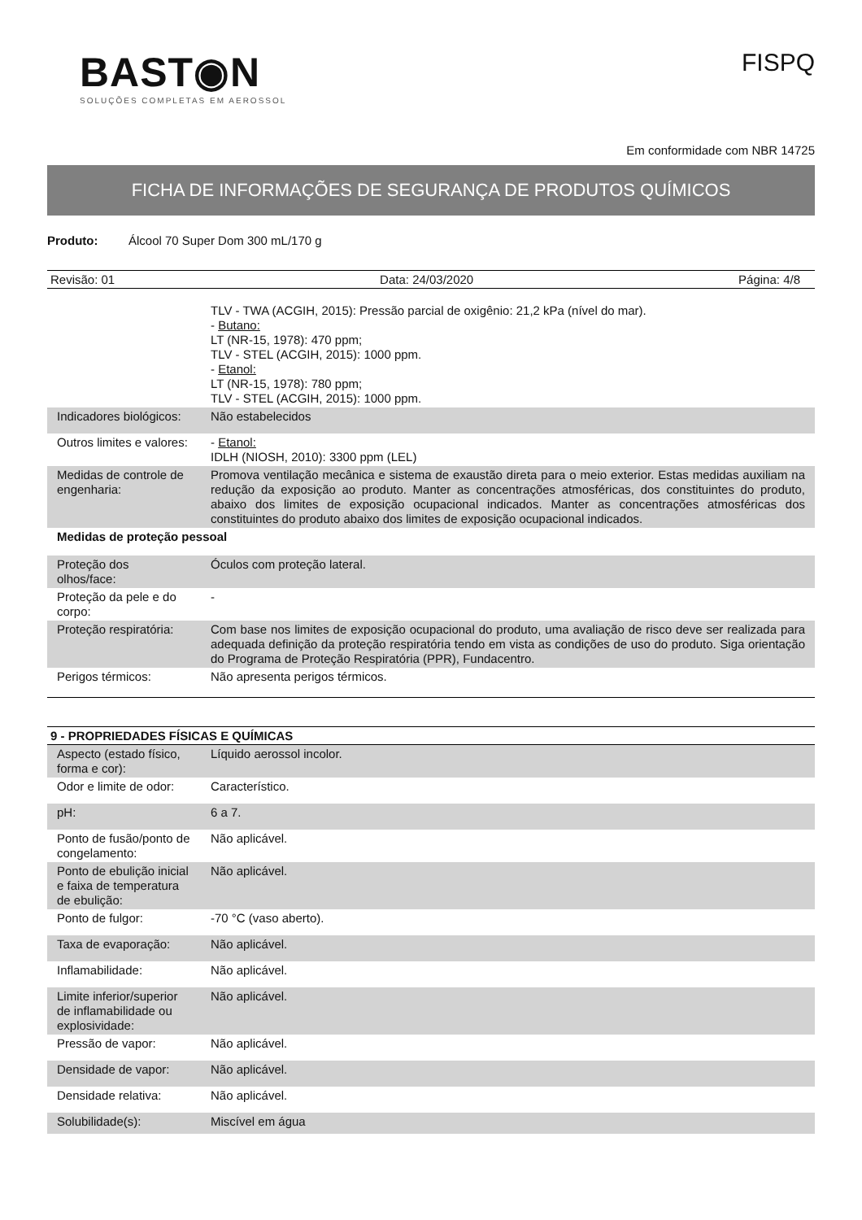BAST◉N
SOLUÇÕES COMPLETAS EM AEROSSOL
FISPQ
Em conformidade com NBR 14725
FICHA DE INFORMAÇÕES DE SEGURANÇA DE PRODUTOS QUÍMICOS
Produto: Álcool 70 Super Dom 300 mL/170 g
Revisão: 01 Data: 24/03/2020 Página: 4/8
| | TLV - TWA (ACGIH, 2015): Pressão parcial de oxigênio: 21,2 kPa (nível do mar). - Butano: LT (NR-15, 1978): 470 ppm; TLV - STEL (ACGIH, 2015): 1000 ppm. - Etanol: LT (NR-15, 1978): 780 ppm; TLV - STEL (ACGIH, 2015): 1000 ppm. |
| Indicadores biológicos: | Não estabelecidos |
| Outros limites e valores: | - Etanol: IDLH (NIOSH, 2010): 3300 ppm (LEL) |
| Medidas de controle de engenharia: | Promova ventilação mecânica e sistema de exaustão direta para o meio exterior. Estas medidas auxiliam na redução da exposição ao produto. Manter as concentrações atmosféricas, dos constituintes do produto, abaixo dos limites de exposição ocupacional indicados. Manter as concentrações atmosféricas dos constituintes do produto abaixo dos limites de exposição ocupacional indicados. |
| Medidas de proteção pessoal | |
| Proteção dos olhos/face: | Óculos com proteção lateral. |
| Proteção da pele e do corpo: | - |
| Proteção respiratória: | Com base nos limites de exposição ocupacional do produto, uma avaliação de risco deve ser realizada para adequada definição da proteção respiratória tendo em vista as condições de uso do produto. Siga orientação do Programa de Proteção Respiratória (PPR), Fundacentro. |
| Perigos térmicos: | Não apresenta perigos térmicos. |
9 - PROPRIEDADES FÍSICAS E QUÍMICAS
| Aspecto (estado físico, forma e cor): | Líquido aerossol incolor. |
| Odor e limite de odor: | Característico. |
| pH: | 6 a 7. |
| Ponto de fusão/ponto de congelamento: | Não aplicável. |
| Ponto de ebulição inicial e faixa de temperatura de ebulição: | Não aplicável. |
| Ponto de fulgor: | -70 °C (vaso aberto). |
| Taxa de evaporação: | Não aplicável. |
| Inflamabilidade: | Não aplicável. |
| Limite inferior/superior de inflamabilidade ou explosividade: | Não aplicável. |
| Pressão de vapor: | Não aplicável. |
| Densidade de vapor: | Não aplicável. |
| Densidade relativa: | Não aplicável. |
| Solubilidade(s): | Miscível em água |